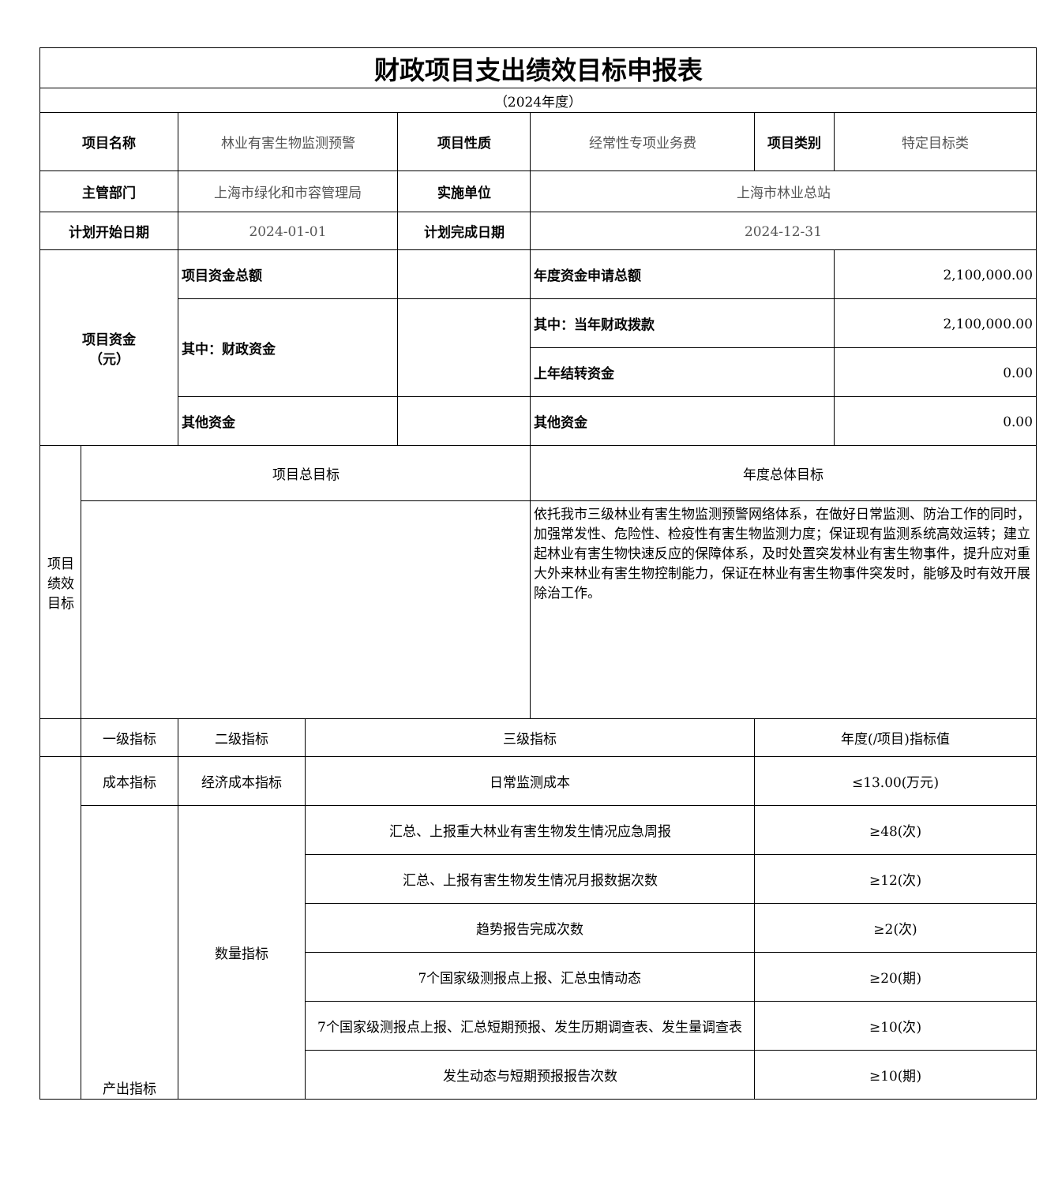| 财政项目支出绩效目标申报表 | | | | | | | |
| （2024年度） | | | | | | | |
| 项目名称 | | 林业有害生物监测预警 | | 项目性质 | 经常性专项业务费 | 项目类别 | 特定目标类 |
| 主管部门 | | 上海市绿化和市容管理局 | | 实施单位 | 上海市林业总站 | | |
| 计划开始日期 | | 2024-01-01 | | 计划完成日期 | 2024-12-31 | | |
| 项目资金 （元） | | 项目资金总额 | | | 年度资金申请总额 | | 2,100,000.00 |
| | | 其中：财政资金 | | | 其中：当年财政拨款 | | 2,100,000.00 |
| | | | | | 上年结转资金 | | 0.00 |
| | | 其他资金 | | | 其他资金 | | 0.00 |
| 项目绩效目标 | 项目总目标 | | | | 年度总体目标 | | |
| | | | | | 依托我市三级林业有害生物监测预警网络体系，在做好日常监测、防治工作的同时，加强常发性、危险性、检疫性有害生物监测力度；保证现有监测系统高效运转；建立起林业有害生物快速反应的保障体系，及时处置突发林业有害生物事件，提升应对重大外来林业有害生物控制能力，保证在林业有害生物事件突发时，能够及时有效开展除治工作。 | | |
| | 一级指标 | 二级指标 | 三级指标 | | | 年度(/项目)指标值 | |
| | 成本指标 | 经济成本指标 | 日常监测成本 | | | ≤13.00(万元) | |
| | 产出指标 | 数量指标 | 汇总、上报重大林业有害生物发生情况应急周报 | | | ≥48(次) | |
| | | | 汇总、上报有害生物发生情况月报数据次数 | | | ≥12(次) | |
| | | | 趋势报告完成次数 | | | ≥2(次) | |
| | | | 7个国家级测报点上报、汇总虫情动态 | | | ≥20(期) | |
| | | | 7个国家级测报点上报、汇总短期预报、发生历期调查表、发生量调查表 | | | ≥10(次) | |
| | | | 发生动态与短期预报报告次数 | | | ≥10(期) | |